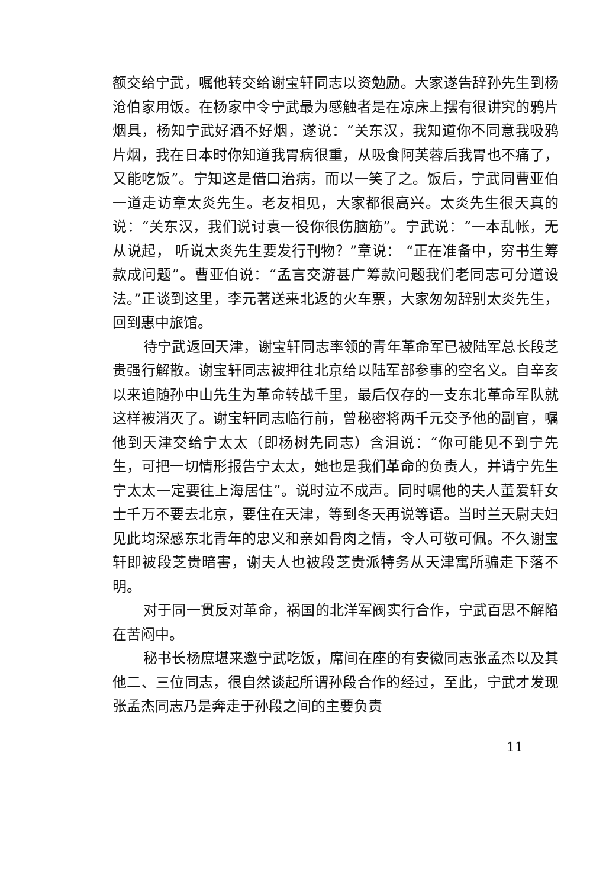额交给宁武，嘱他转交给谢宝轩同志以资勉励。大家遂告辞孙先生到杨沧伯家用饭。在杨家中令宁武最为感触者是在凉床上摆有很讲究的鸦片烟具，杨知宁武好酒不好烟，遂说：“关东汉，我知道你不同意我吸鸦片烟，我在日本时你知道我胃病很重，从吸食阿芙蓉后我胃也不痛了，又能吃饭”。宁知这是借口治病，而以一笑了之。饭后，宁武同曹亚伯一道走访章太炎先生。老友相见，大家都很高兴。太炎先生很天真的说：“关东汉，我们说讨袁一役你很伤脑筋”。宁武说：“一本乱帐，无从说起， 听说太炎先生要发行刊物？”章说： “正在准备中，穷书生筹款成问题”。曹亚伯说：“孟言交游甚广筹款问题我们老同志可分道设法。”正谈到这里，李元著送来北返的火车票，大家匆匆辞别太炎先生，回到惠中旅馆。
待宁武返回天津，谢宝轩同志率领的青年革命军已被陆军总长段芝贵强行解散。谢宝轩同志被押往北京给以陆军部参事的空名义。自辛亥以来追随孙中山先生为革命转战千里，最后仅存的一支东北革命军队就这样被消灭了。谢宝轩同志临行前，曾秘密将两千元交予他的副官，嘱他到天津交给宁太太（即杨树先同志）含泪说：“你可能见不到宁先生，可把一切情形报告宁太太，她也是我们革命的负责人，并请宁先生宁太太一定要往上海居住”。说时泣不成声。同时嘱他的夫人董爱轩女士千万不要去北京，要住在天津，等到冬天再说等语。当时兰天尉夫妇见此均深感东北青年的忠义和亲如骨肉之情，令人可敬可佩。不久谢宝轩即被段芝贵暗害，谢夫人也被段芝贵派特务从天津寓所骗走下落不明。
对于同一贯反对革命，祸国的北洋军阀实行合作，宁武百思不解陷在苦闷中。
秘书长杨庶堪来邀宁武吃饭，席间在座的有安徽同志张孟杰以及其他二、三位同志，很自然谈起所谓孙段合作的经过，至此，宁武才发现张孟杰同志乃是奔走于孙段之间的主要负责
11